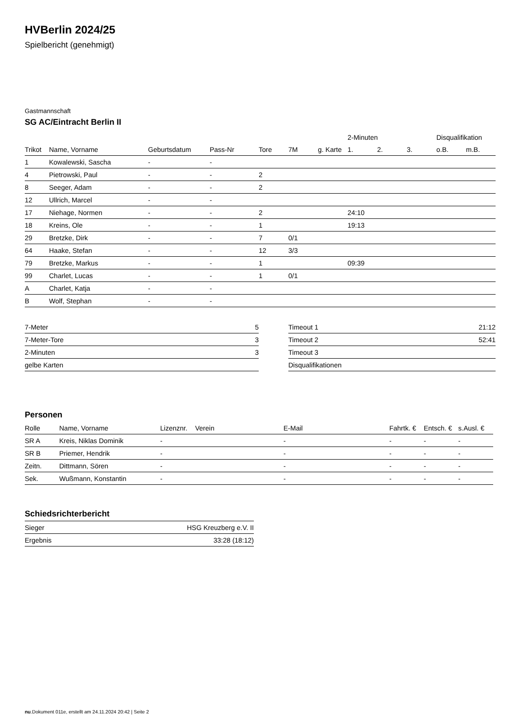HVBerlin 2024/25
Spielbericht (genehmigt)
Gastmannschaft
SG AC/Eintracht Berlin II
| | | | | | | | 2-Minuten | | | Disqualifikation | |
| --- | --- | --- | --- | --- | --- | --- | --- | --- | --- | --- | --- |
| Trikot | Name, Vorname | Geburtsdatum | Pass-Nr | Tore | 7M | g. Karte | 1. | 2. | 3. | o.B. | m.B. |
| 1 | Kowalewski, Sascha | - | - | | | | | | | | |
| 4 | Pietrowski, Paul | - | - | 2 | | | | | | | |
| 8 | Seeger, Adam | - | - | 2 | | | | | | | |
| 12 | Ullrich, Marcel | - | - | | | | | | | | |
| 17 | Niehage, Normen | - | - | 2 | | | 24:10 | | | | |
| 18 | Kreins, Ole | - | - | 1 | | | 19:13 | | | | |
| 29 | Bretzke, Dirk | - | - | 7 | 0/1 | | | | | | |
| 64 | Haake, Stefan | - | - | 12 | 3/3 | | | | | | |
| 79 | Bretzke, Markus | - | - | 1 | | | 09:39 | | | | |
| 99 | Charlet, Lucas | - | - | 1 | 0/1 | | | | | | |
| A | Charlet, Katja | - | - | | | | | | | | |
| B | Wolf, Stephan | - | - | | | | | | | | |
| 7-Meter | 5 |
| 7-Meter-Tore | 3 |
| 2-Minuten | 3 |
| gelbe Karten | |
| Timeout 1 | 21:12 |
| Timeout 2 | 52:41 |
| Timeout 3 | |
| Disqualifikationen | |
Personen
| Rolle | Name, Vorname | Lizenznr. | Verein | E-Mail | Fahrtk. € | Entsch. € | s.Ausl. € |
| --- | --- | --- | --- | --- | --- | --- | --- |
| SR A | Kreis, Niklas Dominik | - | | - | - | - | - |
| SR B | Priemer, Hendrik | - | | - | - | - | - |
| Zeitn. | Dittmann, Sören | - | | - | - | - | - |
| Sek. | Wußmann, Konstantin | - | | - | - | - | - |
Schiedsrichterbericht
| Sieger | HSG Kreuzberg e.V. II |
| Ergebnis | 33:28 (18:12) |
nu.Dokument 011e, erstellt am 24.11.2024 20:42 | Seite 2